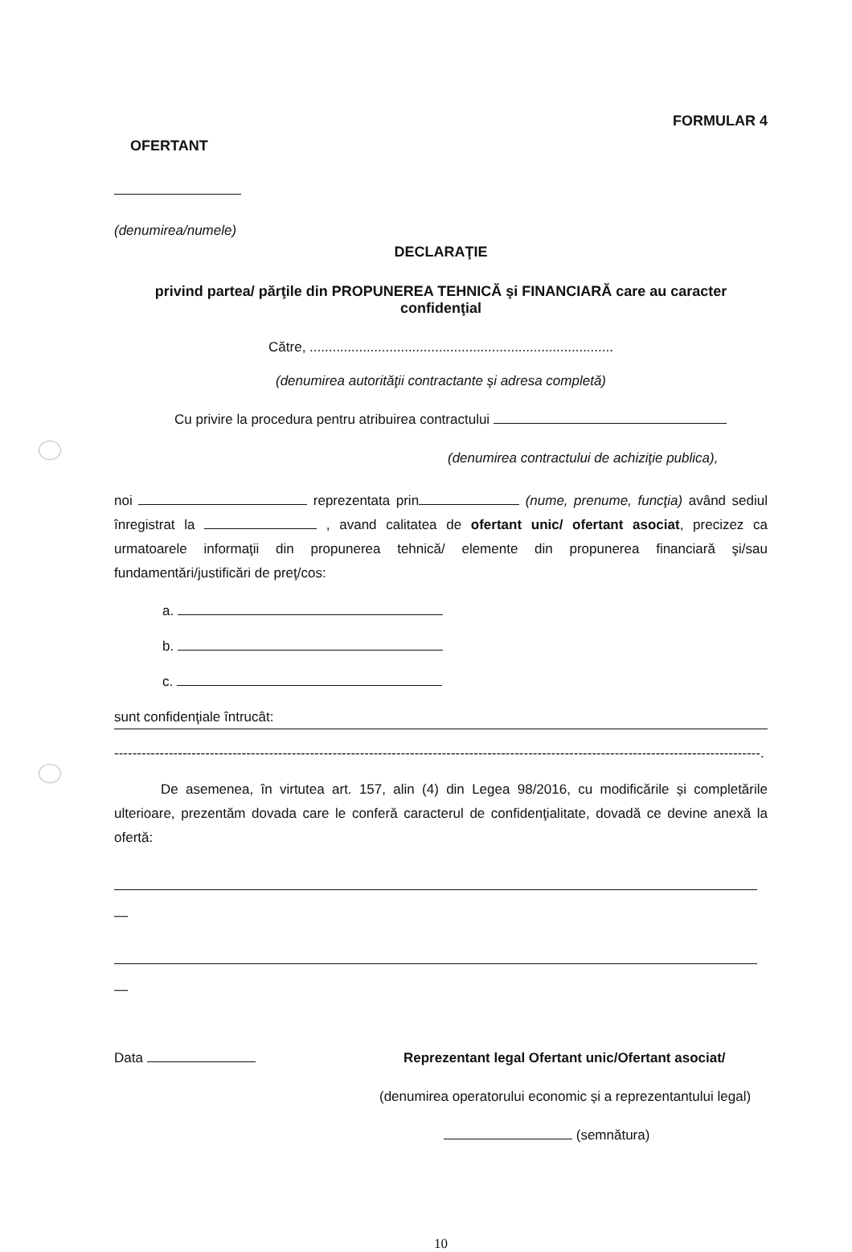FORMULAR 4
OFERTANT
(denumirea/numele)
DECLARAŢIE
privind partea/ părţile din PROPUNEREA TEHNICĂ şi FINANCIARĂ care au caracter confidenţial
Către, ................................................................................
(denumirea autorităţii contractante şi adresa completă)
Cu privire la procedura pentru atribuirea contractului
(denumirea contractului de achiziţie publica),
noi reprezentata prin (nume, prenume, funcţia) având sediul înregistrat la , avand calitatea de ofertant unic/ ofertant asociat, precizez ca urmatoarele informaţii din propunerea tehnică/ elemente din propunerea financiară şi/sau fundamentări/justificări de preţ/cos:
a.
b.
c.
sunt confidenţiale întrucât:
----------------------------------------------------------------------------------------------------------------------------------------------.
De asemenea, în virtutea art. 157, alin (4) din Legea 98/2016, cu modificările și completările ulterioare, prezentăm dovada care le conferă caracterul de confidenţialitate, dovadă ce devine anexă la ofertă:
—
—
Data Reprezentant legal Ofertant unic/Ofertant asociat/
(denumirea operatorului economic și a reprezentantului legal)
(semnătura)
10